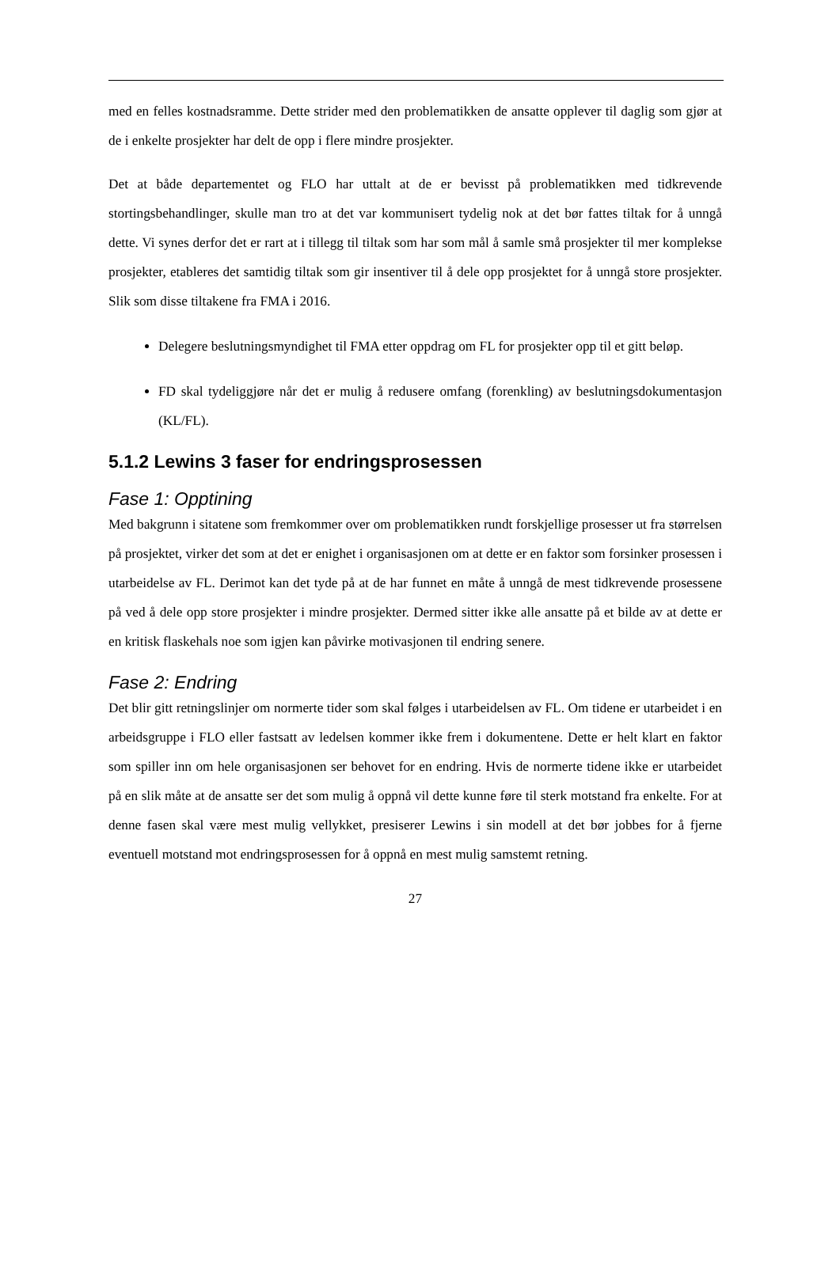med en felles kostnadsramme. Dette strider med den problematikken de ansatte opplever til daglig som gjør at de i enkelte prosjekter har delt de opp i flere mindre prosjekter.
Det at både departementet og FLO har uttalt at de er bevisst på problematikken med tidkrevende stortingsbehandlinger, skulle man tro at det var kommunisert tydelig nok at det bør fattes tiltak for å unngå dette. Vi synes derfor det er rart at i tillegg til tiltak som har som mål å samle små prosjekter til mer komplekse prosjekter, etableres det samtidig tiltak som gir insentiver til å dele opp prosjektet for å unngå store prosjekter. Slik som disse tiltakene fra FMA i 2016.
Delegere beslutningsmyndighet til FMA etter oppdrag om FL for prosjekter opp til et gitt beløp.
FD skal tydeliggjøre når det er mulig å redusere omfang (forenkling) av beslutningsdokumentasjon (KL/FL).
5.1.2 Lewins 3 faser for endringsprosessen
Fase 1: Opptining
Med bakgrunn i sitatene som fremkommer over om problematikken rundt forskjellige prosesser ut fra størrelsen på prosjektet, virker det som at det er enighet i organisasjonen om at dette er en faktor som forsinker prosessen i utarbeidelse av FL. Derimot kan det tyde på at de har funnet en måte å unngå de mest tidkrevende prosessene på ved å dele opp store prosjekter i mindre prosjekter. Dermed sitter ikke alle ansatte på et bilde av at dette er en kritisk flaskehals noe som igjen kan påvirke motivasjonen til endring senere.
Fase 2: Endring
Det blir gitt retningslinjer om normerte tider som skal følges i utarbeidelsen av FL. Om tidene er utarbeidet i en arbeidsgruppe i FLO eller fastsatt av ledelsen kommer ikke frem i dokumentene. Dette er helt klart en faktor som spiller inn om hele organisasjonen ser behovet for en endring. Hvis de normerte tidene ikke er utarbeidet på en slik måte at de ansatte ser det som mulig å oppnå vil dette kunne føre til sterk motstand fra enkelte. For at denne fasen skal være mest mulig vellykket, presiserer Lewins i sin modell at det bør jobbes for å fjerne eventuell motstand mot endringsprosessen for å oppnå en mest mulig samstemt retning.
27